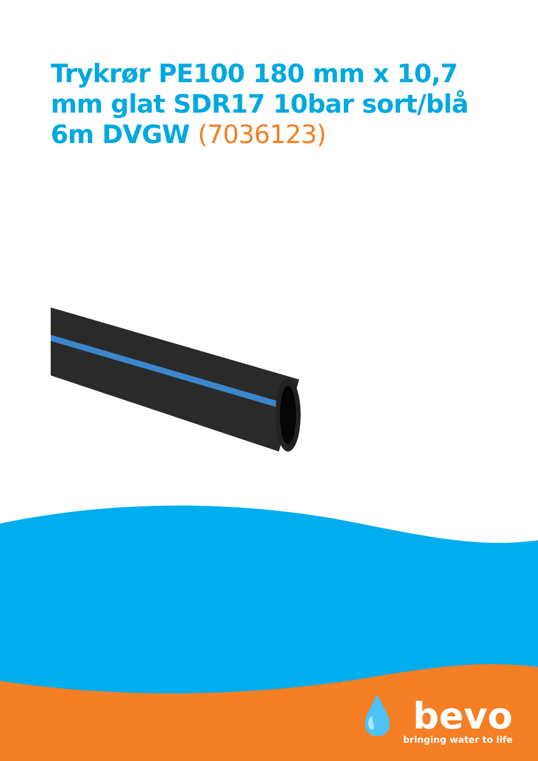Trykrør PE100 180 mm x 10,7 mm glat SDR17 10bar sort/blå 6m DVGW (7036123)
💧 bevo
bringing water to life